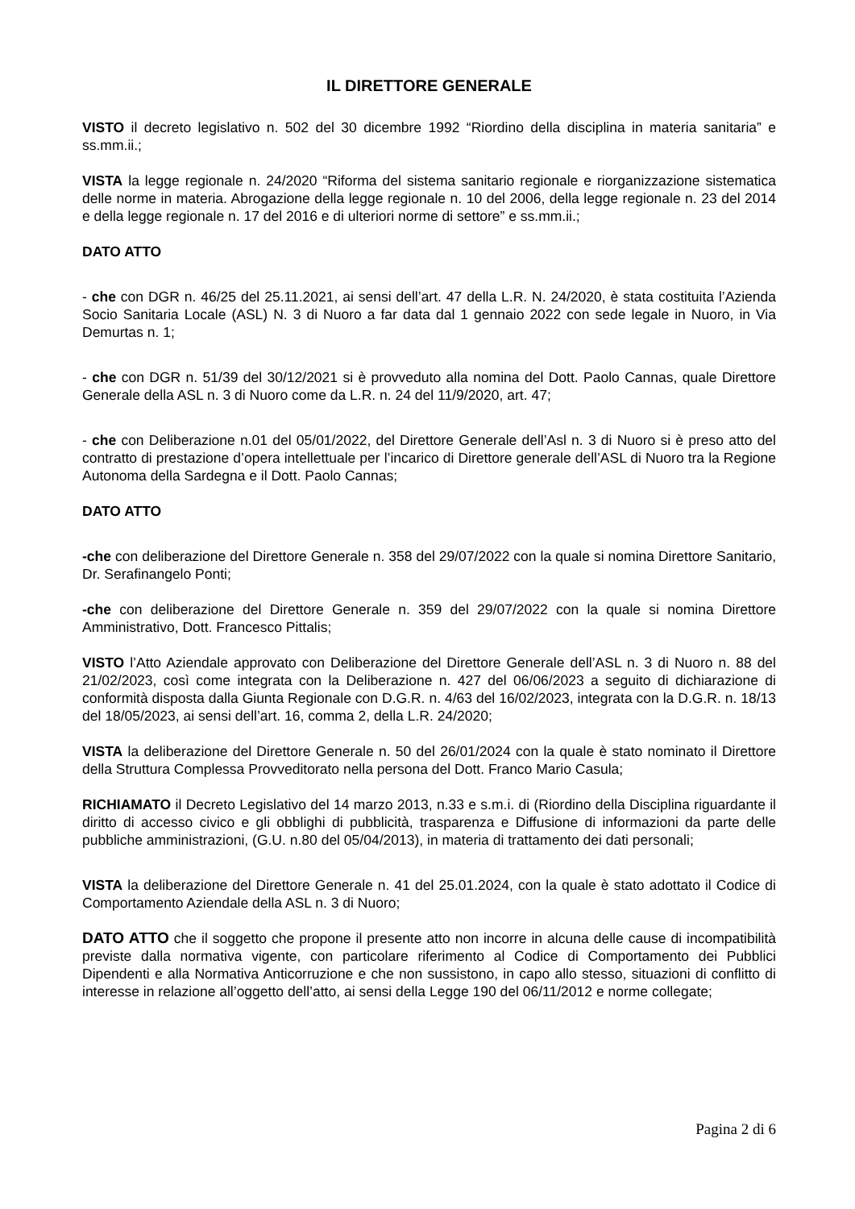IL DIRETTORE GENERALE
VISTO il decreto legislativo n. 502 del 30 dicembre 1992 “Riordino della disciplina in materia sanitaria” e ss.mm.ii.;
VISTA la legge regionale n. 24/2020 “Riforma del sistema sanitario regionale e riorganizzazione sistematica delle norme in materia. Abrogazione della legge regionale n. 10 del 2006, della legge regionale n. 23 del 2014 e della legge regionale n. 17 del 2016 e di ulteriori norme di settore” e ss.mm.ii.;
DATO ATTO
- che con DGR n. 46/25 del 25.11.2021, ai sensi dell’art. 47 della L.R. N. 24/2020, è stata costituita l’Azienda Socio Sanitaria Locale (ASL) N. 3 di Nuoro a far data dal 1 gennaio 2022 con sede legale in Nuoro, in Via Demurtas n. 1;
- che con DGR n. 51/39 del 30/12/2021 si è provveduto alla nomina del Dott. Paolo Cannas, quale Direttore Generale della ASL n. 3 di Nuoro come da L.R. n. 24 del 11/9/2020, art. 47;
- che con Deliberazione n.01 del 05/01/2022, del Direttore Generale dell’Asl n. 3 di Nuoro si è preso atto del contratto di prestazione d’opera intellettuale per l’incarico di Direttore generale dell’ASL di Nuoro tra la Regione Autonoma della Sardegna e il Dott. Paolo Cannas;
DATO ATTO
-che con deliberazione del Direttore Generale n. 358 del 29/07/2022 con la quale si nomina Direttore Sanitario, Dr. Serafinangelo Ponti;
-che con deliberazione del Direttore Generale n. 359 del 29/07/2022 con la quale si nomina Direttore Amministrativo, Dott. Francesco Pittalis;
VISTO l’Atto Aziendale approvato con Deliberazione del Direttore Generale dell’ASL n. 3 di Nuoro n. 88 del 21/02/2023, così come integrata con la Deliberazione n. 427 del 06/06/2023 a seguito di dichiarazione di conformità disposta dalla Giunta Regionale con D.G.R. n. 4/63 del 16/02/2023, integrata con la D.G.R. n. 18/13 del 18/05/2023, ai sensi dell’art. 16, comma 2, della L.R. 24/2020;
VISTA la deliberazione del Direttore Generale n. 50 del 26/01/2024 con la quale è stato nominato il Direttore della Struttura Complessa Provveditorato nella persona del Dott. Franco Mario Casula;
RICHIAMATO il Decreto Legislativo del 14 marzo 2013, n.33 e s.m.i. di (Riordino della Disciplina riguardante il diritto di accesso civico e gli obblighi di pubblicità, trasparenza e Diffusione di informazioni da parte delle pubbliche amministrazioni, (G.U. n.80 del 05/04/2013), in materia di trattamento dei dati personali;
VISTA la deliberazione del Direttore Generale n. 41 del 25.01.2024, con la quale è stato adottato il Codice di Comportamento Aziendale della ASL n. 3 di Nuoro;
DATO ATTO che il soggetto che propone il presente atto non incorre in alcuna delle cause di incompatibilità previste dalla normativa vigente, con particolare riferimento al Codice di Comportamento dei Pubblici Dipendenti e alla Normativa Anticorruzione e che non sussistono, in capo allo stesso, situazioni di conflitto di interesse in relazione all’oggetto dell’atto, ai sensi della Legge 190 del 06/11/2012 e norme collegate;
Pagina 2 di 6